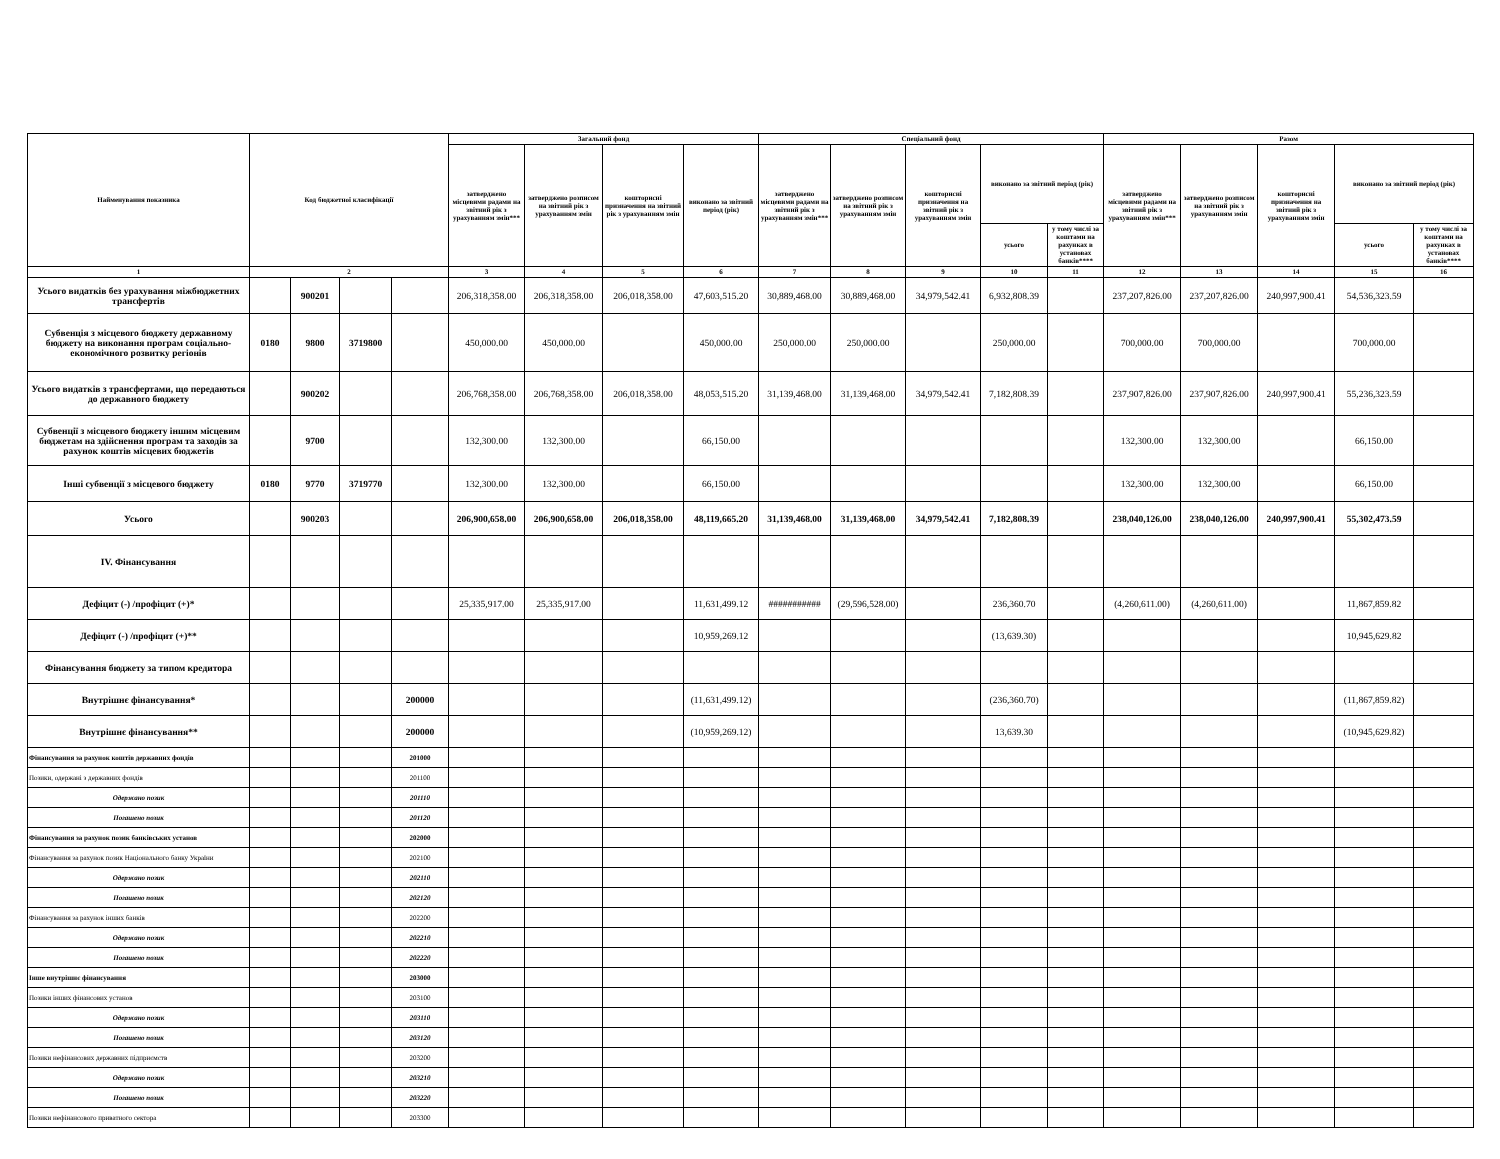| Найменування показника | Код бюджетної класифікації | | | | Загальний фонд | | | | Спеціальний фонд | | | | | Разом | | | | |
| --- | --- | --- | --- | --- | --- | --- | --- | --- | --- | --- | --- | --- | --- | --- | --- | --- | --- | --- |
| | | | | | затверджено місцевими радами на звітний рік з урахуванням змін*** | затверджено розписом на звітний рік з урахуванням змін | кошторисні призначення на звітний рік з урахуванням змін | виконано за звітний період (рік) | затверджено місцевими радами на звітний рік з урахуванням змін*** | затверджено розписом на звітний рік з урахуванням змін | кошторисні призначення на звітний рік з урахуванням змін | виконано за звітний період (рік) | | затверджено місцевими радами на звітний рік з урахуванням змін*** | затверджено розписом на звітний рік з урахуванням змін | кошторисні призначення на звітний рік з урахуванням змін | виконано за звітний період (рік) | |
| | | | | | | | | | | | | усього | у тому числі за коштами на рахунках в установах банків**** | | | | усього | у тому числі за коштами на рахунках в установах банків**** |
| 1 | 2 | | | | 3 | 4 | 5 | 6 | 7 | 8 | 9 | 10 | 11 | 12 | 13 | 14 | 15 | 16 |
| Усього видатків без урахування міжбюджетних трансфертів | | 900201 | | | 206,318,358.00 | 206,318,358.00 | 206,018,358.00 | 47,603,515.20 | 30,889,468.00 | 30,889,468.00 | 34,979,542.41 | 6,932,808.39 | | 237,207,826.00 | 237,207,826.00 | 240,997,900.41 | 54,536,323.59 | |
| Субвенція з місцевого бюджету державному бюджету на виконання програм соціально-економічного розвитку регіонів | 0180 | 9800 | 3719800 | | 450,000.00 | 450,000.00 | | 450,000.00 | 250,000.00 | 250,000.00 | | 250,000.00 | | 700,000.00 | 700,000.00 | | 700,000.00 | |
| Усього видатків з трансфертами, що передаються до державного бюджету | | 900202 | | | 206,768,358.00 | 206,768,358.00 | 206,018,358.00 | 48,053,515.20 | 31,139,468.00 | 31,139,468.00 | 34,979,542.41 | 7,182,808.39 | | 237,907,826.00 | 237,907,826.00 | 240,997,900.41 | 55,236,323.59 | |
| Субвенції з місцевого бюджету іншим місцевим бюджетам на здійснення програм та заходів за рахунок коштів місцевих бюджетів | | 9700 | | | 132,300.00 | 132,300.00 | | 66,150.00 | | | | | | 132,300.00 | 132,300.00 | | 66,150.00 | |
| Інші субвенції з місцевого бюджету | 0180 | 9770 | 3719770 | | 132,300.00 | 132,300.00 | | 66,150.00 | | | | | | 132,300.00 | 132,300.00 | | 66,150.00 | |
| Усього | | 900203 | | | 206,900,658.00 | 206,900,658.00 | 206,018,358.00 | 48,119,665.20 | 31,139,468.00 | 31,139,468.00 | 34,979,542.41 | 7,182,808.39 | | 238,040,126.00 | 238,040,126.00 | 240,997,900.41 | 55,302,473.59 | |
| IV. Фінансування | | | | | | | | | | | | | | | | | | |
| Дефіцит (-) /профіцит (+)* | | | | | 25,335,917.00 | 25,335,917.00 | | 11,631,499.12 | ########### | (29,596,528.00) | | 236,360.70 | | (4,260,611.00) | (4,260,611.00) | | 11,867,859.82 | |
| Дефіцит (-) /профіцит (+)** | | | | | | | | 10,959,269.12 | | | | (13,639.30) | | | | | 10,945,629.82 | |
| Фінансування бюджету за типом кредитора | | | | | | | | | | | | | | | | | | |
| Внутрішнє фінансування* | | | | 200000 | | | | (11,631,499.12) | | | | (236,360.70) | | | | | (11,867,859.82) | |
| Внутрішнє фінансування** | | | | 200000 | | | | (10,959,269.12) | | | | 13,639.30 | | | | | (10,945,629.82) | |
| Фінансування за рахунок коштів державних фондів | | | | 201000 | | | | | | | | | | | | | | |
| Позики, одержані з державних фондів | | | | 201100 | | | | | | | | | | | | | | |
| Одержано позик | | | | 201110 | | | | | | | | | | | | | | |
| Погашено позик | | | | 201120 | | | | | | | | | | | | | | |
| Фінансування за рахунок позик банківських установ | | | | 202000 | | | | | | | | | | | | | | |
| Фінансування за рахунок позик Національного банку України | | | | 202100 | | | | | | | | | | | | | | |
| Одержано позик | | | | 202110 | | | | | | | | | | | | | | |
| Погашено позик | | | | 202120 | | | | | | | | | | | | | | |
| Фінансування за рахунок інших банків | | | | 202200 | | | | | | | | | | | | | | |
| Одержано позик | | | | 202210 | | | | | | | | | | | | | | |
| Погашено позик | | | | 202220 | | | | | | | | | | | | | | |
| Інше внутрішнє фінансування | | | | 203000 | | | | | | | | | | | | | | |
| Позики інших фінансових установ | | | | 203100 | | | | | | | | | | | | | | |
| Одержано позик | | | | 203110 | | | | | | | | | | | | | | |
| Погашено позик | | | | 203120 | | | | | | | | | | | | | | |
| Позики нефінансових державних підприємств | | | | 203200 | | | | | | | | | | | | | | |
| Одержано позик | | | | 203210 | | | | | | | | | | | | | | |
| Погашено позик | | | | 203220 | | | | | | | | | | | | | | |
| Позики нефінансового приватного сектора | | | | 203300 | | | | | | | | | | | | | | |